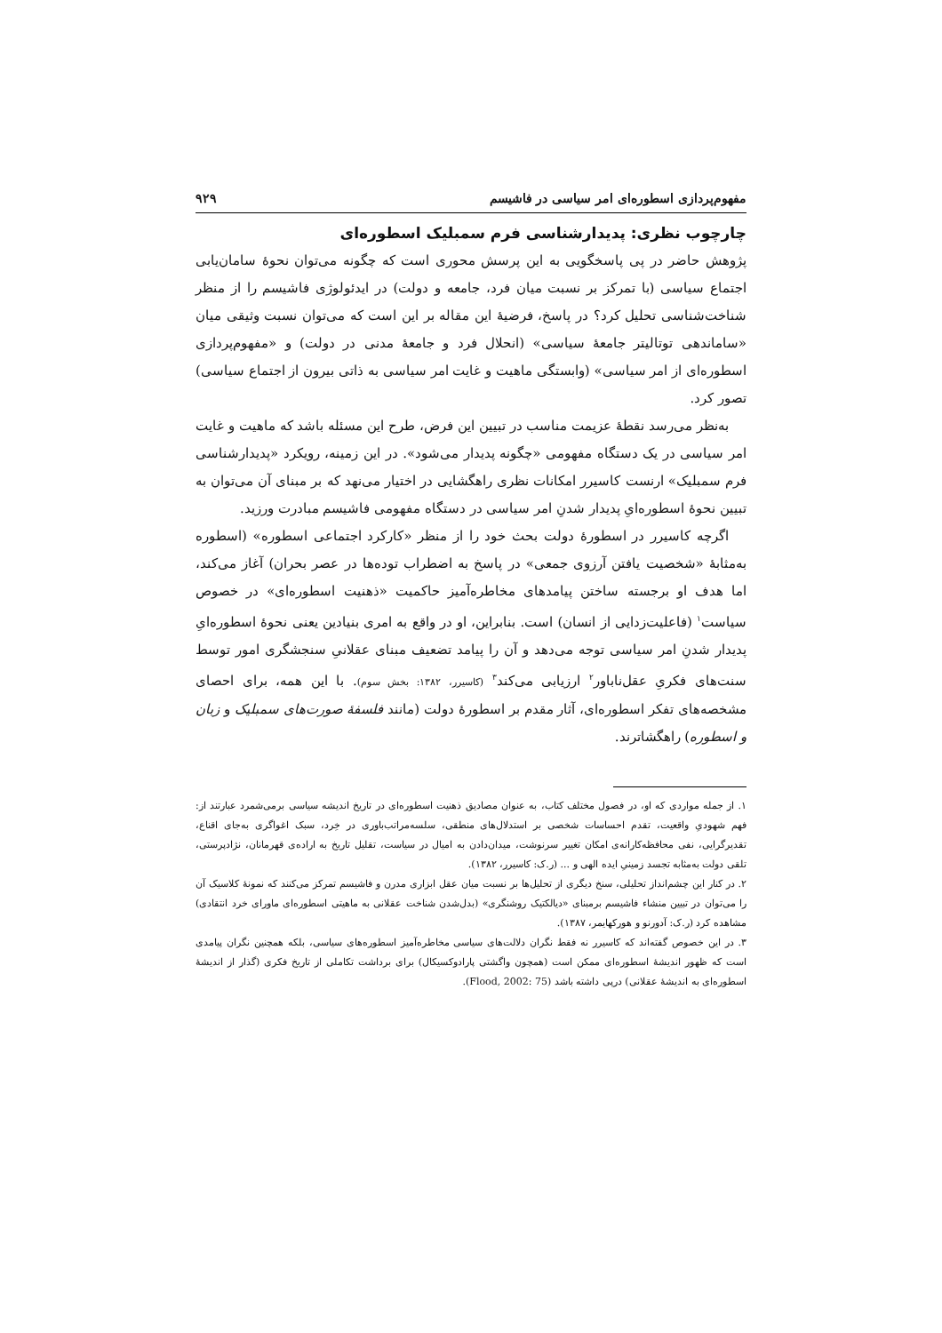مفهوم‌پردازی اسطوره‌ای امر سیاسی در فاشیسم ۹۲۹
چارچوب نظری: پدیدارشناسی فرم سمبلیک اسطوره‌ای
پژوهش حاضر در پی پاسخگویی به این پرسش محوری است که چگونه می‌توان نحوۀ سامان‌یابی اجتماع سیاسی (با تمرکز بر نسبت میان فرد، جامعه و دولت) در ایدئولوژی فاشیسم را از منظر شناخت‌شناسی تحلیل کرد؟ در پاسخ، فرضیۀ این مقاله بر این است که می‌توان نسبت وثیقی میان «ساماندهی توتالیتر جامعۀ سیاسی» (انحلال فرد و جامعۀ مدنی در دولت) و «مفهوم‌پردازی اسطوره‌ای از امر سیاسی» (وابستگی ماهیت و غایت امر سیاسی به ذاتی بیرون از اجتماع سیاسی) تصور کرد.
به‌نظر می‌رسد نقطۀ عزیمت مناسب در تبیین این فرض، طرح این مسئله باشد که ماهیت و غایت امر سیاسی در یک دستگاه مفهومی «چگونه پدیدار می‌شود». در این زمینه، رویکرد «پدیدارشناسی فرم سمبلیک» ارنست کاسیرر امکانات نظری راهگشایی در اختیار می‌نهد که بر مبنای آن می‌توان به تبیین نحوۀ اسطوره‌ایِ پدیدار شدنِ امر سیاسی در دستگاه مفهومی فاشیسم مبادرت ورزید.
اگرچه کاسیرر در اسطورۀ دولت بحث خود را از منظر «کارکرد اجتماعی اسطوره» (اسطوره به‌مثابۀ «شخصیت یافتن آرزوی جمعی» در پاسخ به اضطراب توده‌ها در عصر بحران) آغاز می‌کند، اما هدف او برجسته ساختن پیامدهای مخاطره‌آمیز حاکمیت «ذهنیت اسطوره‌ای» در خصوص سیاست<sup>۱</sup> (فاعلیت‌زدایی از انسان) است. بنابراین، او در واقع به امری بنیادین یعنی نحوۀ اسطوره‌ایِ پدیدار شدنِ امر سیاسی توجه می‌دهد و آن را پیامد تضعیف مبنای عقلانیِ سنجشگری امور توسط سنت‌های فکریِ عقل‌ناباور<sup>۲</sup> ارزیابی می‌کند<sup>۳</sup> (کاسیرر، ۱۳۸۲: بخش سوم). با این همه، برای احصای مشخصه‌های تفکر اسطوره‌ای، آثار مقدم بر اسطورۀ دولت (مانند فلسفۀ صورت‌های سمبلیک و زبان و اسطوره) راهگشاترند.
۱. از جمله مواردی که او، در فصول مختلف کتاب، به عنوان مصادیق ذهنیت اسطوره‌ای در تاریخ اندیشه سیاسی برمی‌شمرد عبارتند از: فهم شهودیِ واقعیت، تقدم احساسات شخصی بر استدلال‌های منطقی، سلسه‌مراتب‌باوری در خِرد، سبک اغواگری به‌جای اقناع، تقدیرگرایی، نفی محافظه‌کارانه‌ی امکان تغییر سرنوشت، میدان‌دادن به امیال در سیاست، تقلیل تاریخ به اراده‌ی قهرمانان، نژادپرستی، تلقی دولت به‌مثابه تجسد زمینیِ ایده الهی و ... (ر.ک: کاسیرر، ۱۳۸۲).
۲. در کنار این چشم‌انداز تحلیلی، سنخ دیگری از تحلیل‌ها بر نسبت میان عقل ابزاری مدرن و فاشیسم تمرکز می‌کنند که نمونۀ کلاسیک آن را می‌توان در تبیین منشاء فاشیسم برمبنای «دیالکتیک روشنگری» (بدل‌شدن شناخت عقلانی به ماهیتی اسطوره‌ای ماورای خرد انتقادی) مشاهده کرد (ر.ک: آدورنو و هورکهایمر، ۱۳۸۷).
۳. در این خصوص گفته‌اند که کاسیرر نه فقط نگران دلالت‌های سیاسی مخاطره‌آمیز اسطوره‌های سیاسی، بلکه همچنین نگران پیامدی است که ظهور اندیشۀ اسطوره‌ای ممکن است (همچون واگشتی پارادوکسیکال) برای برداشت تکاملی از تاریخ فکری (گذار از اندیشۀ اسطوره‌ای به اندیشۀ عقلانی) درپی داشته باشد (Flood, 2002: 75).